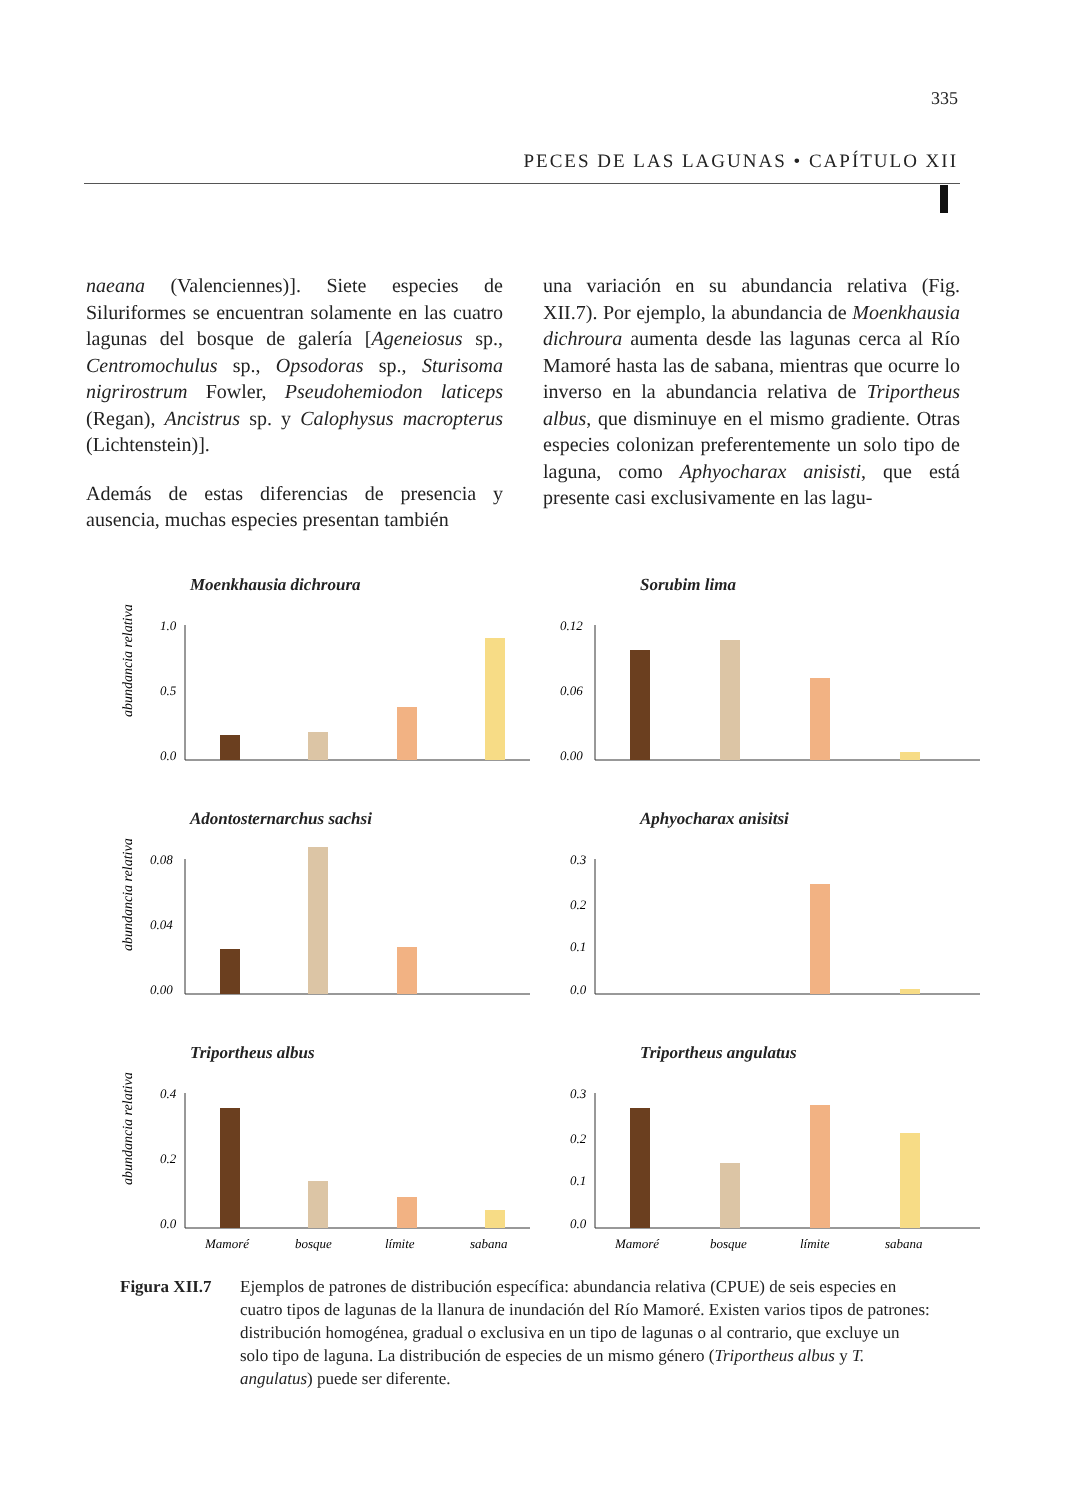335
PECES DE LAS LAGUNAS • CAPÍTULO XII
naeana (Valenciennes)]. Siete especies de Siluriformes se encuentran solamente en las cuatro lagunas del bosque de galería [Ageneiosus sp., Centromochulus sp., Opsodoras sp., Sturisoma nigrirostrum Fowler, Pseudohemiodon laticeps (Regan), Ancistrus sp. y Calophysus macropterus (Lichtenstein)].
Además de estas diferencias de presencia y ausencia, muchas especies presentan también
una variación en su abundancia relativa (Fig. XII.7). Por ejemplo, la abundancia de Moenkhausia dichroura aumenta desde las lagunas cerca al Río Mamoré hasta las de sabana, mientras que ocurre lo inverso en la abundancia relativa de Triportheus albus, que disminuye en el mismo gradiente. Otras especies colonizan preferentemente un solo tipo de laguna, como Aphyocharax anisisti, que está presente casi exclusivamente en las lagu-
Moenkhausia dichroura
abundancia relativa
1.0
0.5
0.0
Sorubim lima
0.12
0.06
0.00
Adontosternarchus sachsi
abundancia relativa
0.08
0.04
0.00
Aphyocharax anisitsi
0.3
0.2
0.1
0.0
Triportheus albus
abundancia relativa
0.4
0.2
0.0
Mamoré
bosque
límite
sabana
Triportheus angulatus
0.3
0.2
0.1
0.0
Mamoré
bosque
límite
sabana
Figura XII.7 Ejemplos de patrones de distribución específica: abundancia relativa (CPUE) de seis especies en cuatro tipos de lagunas de la llanura de inundación del Río Mamoré. Existen varios tipos de patrones: distribución homogénea, gradual o exclusiva en un tipo de lagunas o al contrario, que excluye un solo tipo de laguna. La distribución de especies de un mismo género (Triportheus albus y T. angulatus) puede ser diferente.